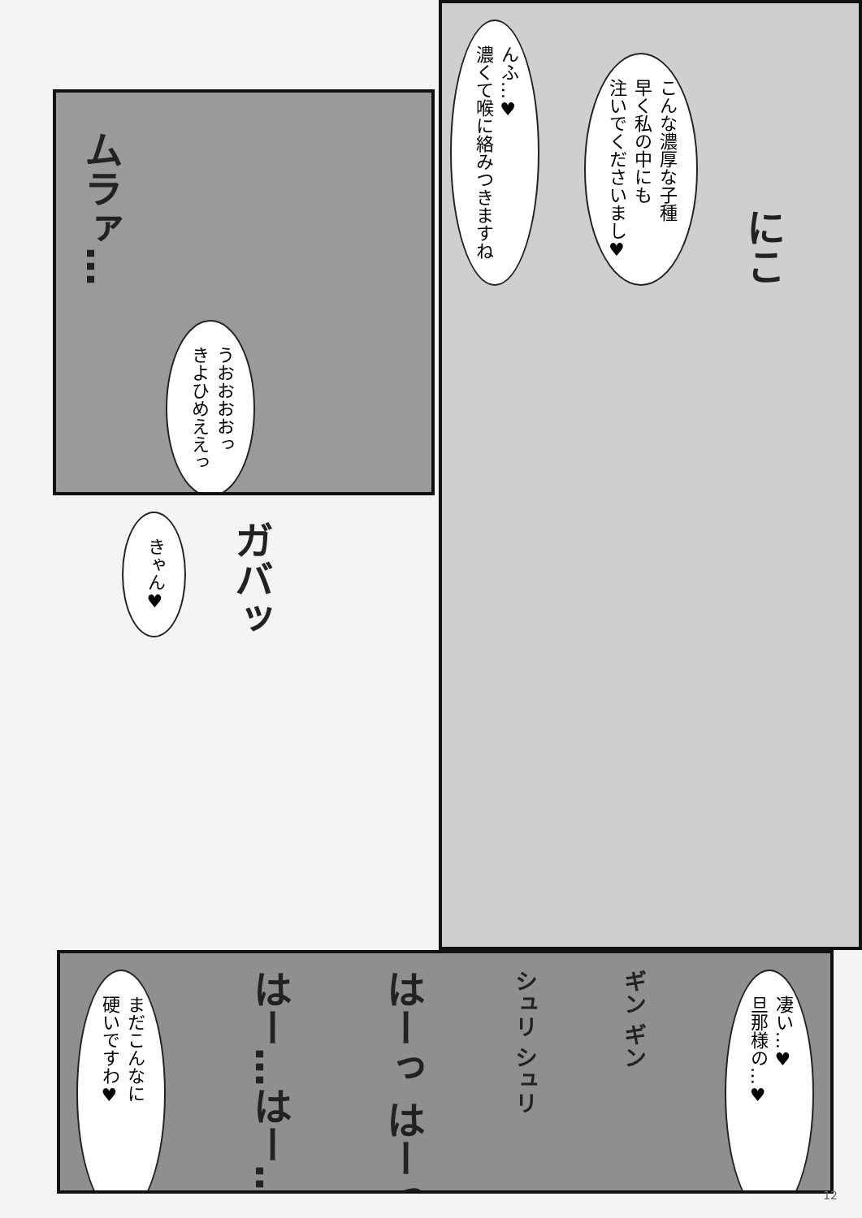ムラァ… うおおおおっ
きよひめええっ
きゃん♥ ガバッ
んふ…♥
濃くて喉に絡みつきますね こんな濃厚な子種
早く私の中にも
注いでくださいまし♥ にこ
まだこんなに
硬いですわ♥ はー…はー… はーっ はーっ シュリ シュリ ギン ギン 凄い…♥
旦那様の…♥
12